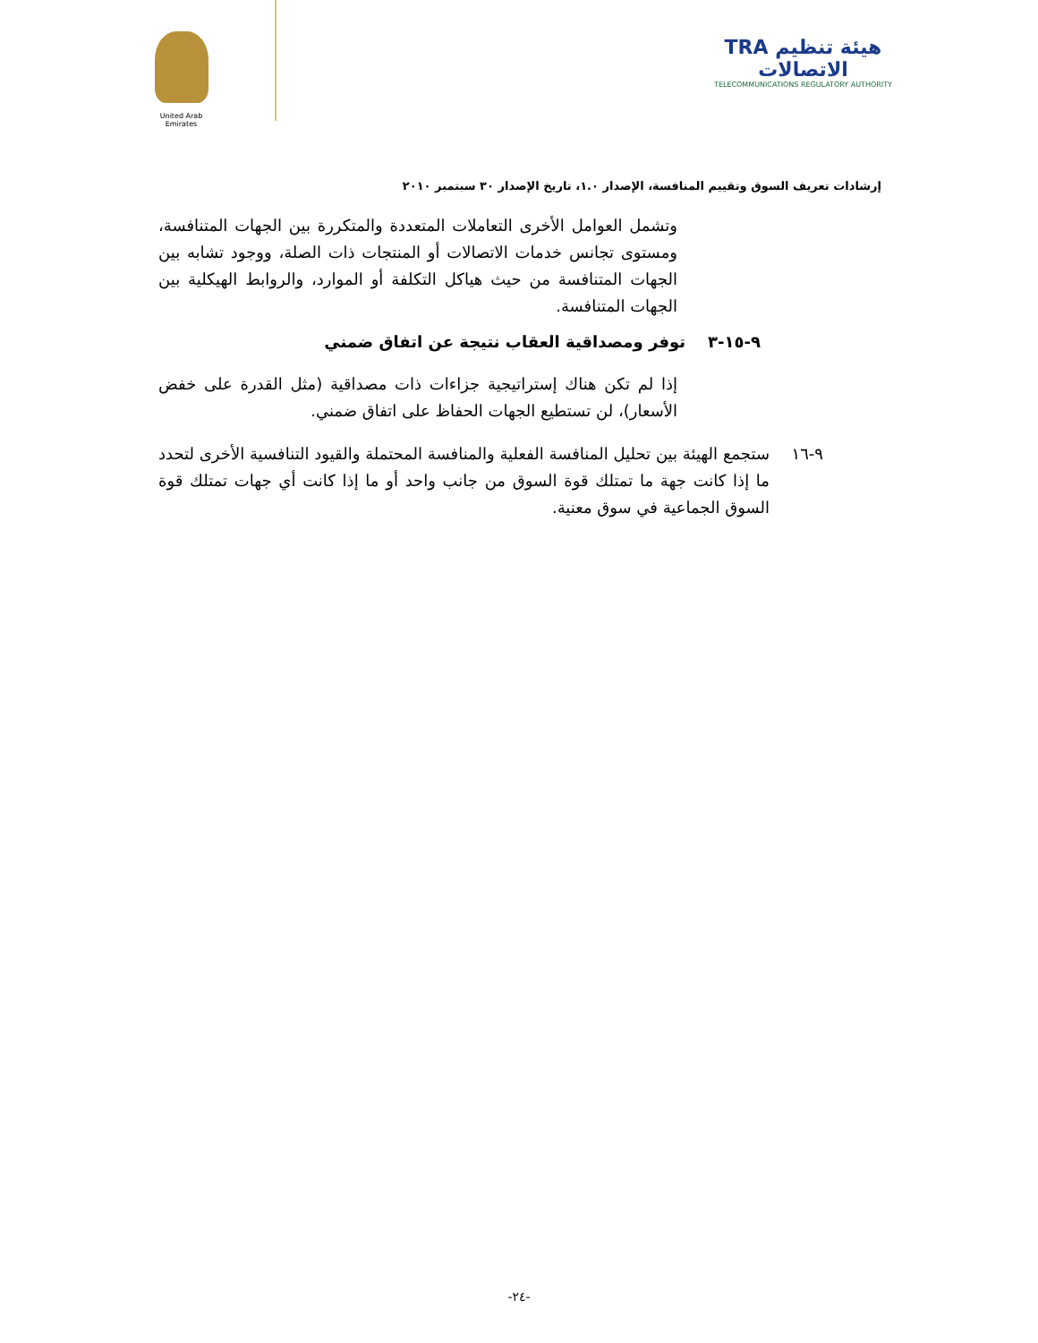United Arab Emirates
TRA هيئة تنظيم الاتصالات
TELECOMMUNICATIONS REGULATORY AUTHORITY
إرشادات تعريف السوق وتقييم المنافسة، الإصدار ١.٠، تاريخ الإصدار ٣٠ سبتمبر ٢٠١٠
وتشمل العوامل الأخرى التعاملات المتعددة والمتكررة بين الجهات المتنافسة، ومستوى تجانس خدمات الاتصالات أو المنتجات ذات الصلة، ووجود تشابه بين الجهات المتنافسة من حيث هياكل التكلفة أو الموارد، والروابط الهيكلية بين الجهات المتنافسة.
٩-١٥-٣ توفر ومصداقية العقاب نتيجة عن اتفاق ضمني
إذا لم تكن هناك إستراتيجية جزاءات ذات مصداقية (مثل القدرة على خفض الأسعار)، لن تستطيع الجهات الحفاظ على اتفاق ضمني.
٩-١٦
ستجمع الهيئة بين تحليل المنافسة الفعلية والمنافسة المحتملة والقيود التنافسية الأخرى لتحدد ما إذا كانت جهة ما تمتلك قوة السوق من جانب واحد أو ما إذا كانت أي جهات تمتلك قوة السوق الجماعية في سوق معنية.
-٢٤-